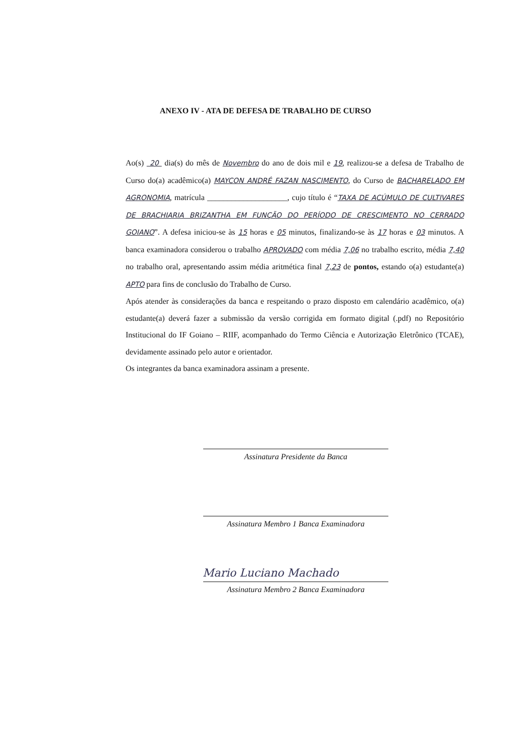ANEXO IV - ATA DE DEFESA DE TRABALHO DE CURSO
Ao(s) 20 dia(s) do mês de Novembro do ano de dois mil e 19, realizou-se a defesa de Trabalho de Curso do(a) acadêmico(a) MAYCON ANDRÉ FAZAN NASCIMENTO, do Curso de BACHARELADO EM AGRONOMIA, matrícula ____________________, cujo título é “TAXA DE ACÚMULO DE CULTIVARES DE BRACHIARIA BRIZANTHA EM FUNÇÃO DO PERÍODO DE CRESCIMENTO NO CERRADO GOIANO”. A defesa iniciou-se às 15 horas e 05 minutos, finalizando-se às 17 horas e 03 minutos. A banca examinadora considerou o trabalho APROVADO com média 7,06 no trabalho escrito, média 7,40 no trabalho oral, apresentando assim média aritmética final 7,23 de pontos, estando o(a) estudante(a) APTO para fins de conclusão do Trabalho de Curso.
Após atender às considerações da banca e respeitando o prazo disposto em calendário acadêmico, o(a) estudante(a) deverá fazer a submissão da versão corrigida em formato digital (.pdf) no Repositório Institucional do IF Goiano – RIIF, acompanhado do Termo Ciência e Autorização Eletrônico (TCAE), devidamente assinado pelo autor e orientador.
Os integrantes da banca examinadora assinam a presente.
Assinatura Presidente da Banca
Assinatura Membro 1 Banca Examinadora
Mario Luciano Machado
Assinatura Membro 2 Banca Examinadora